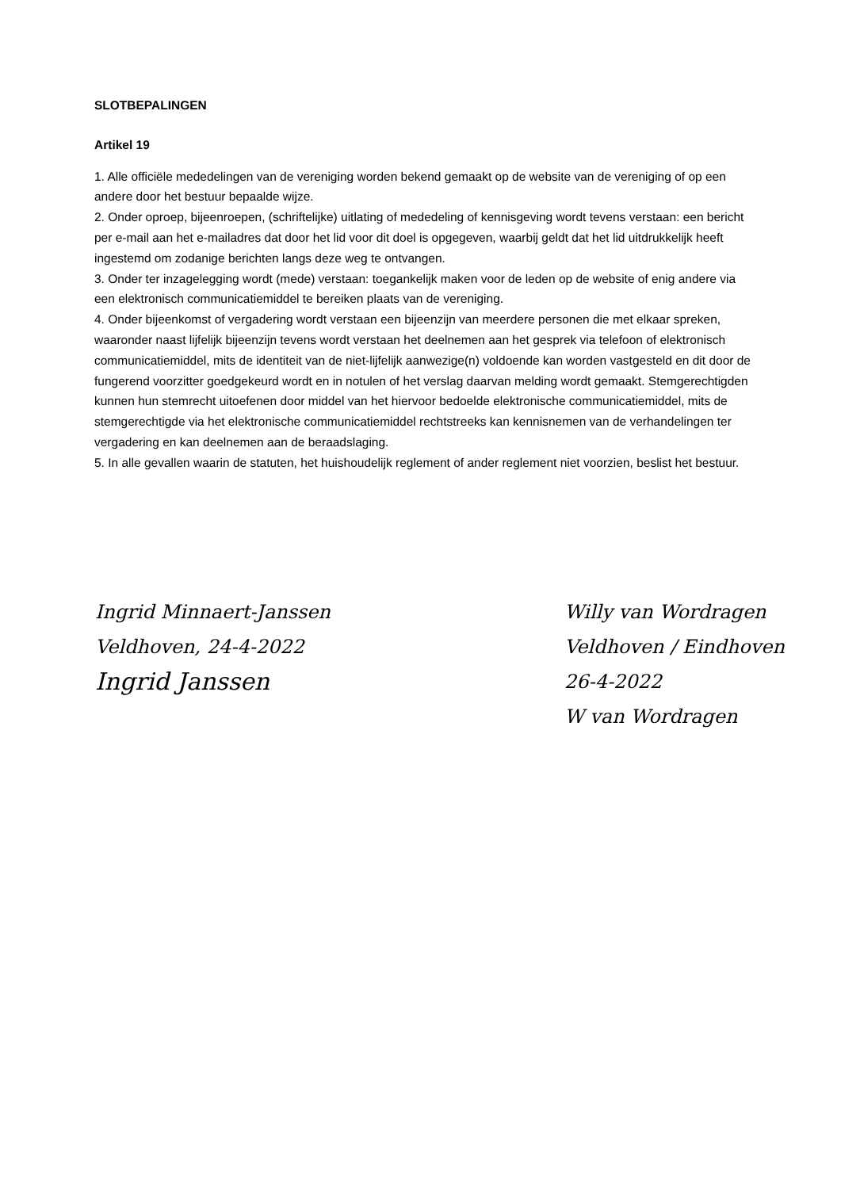SLOTBEPALINGEN
Artikel 19
1. Alle officiële mededelingen van de vereniging worden bekend gemaakt op de website van de vereniging of op een andere door het bestuur bepaalde wijze.
2. Onder oproep, bijeenroepen, (schriftelijke) uitlating of mededeling of kennisgeving wordt tevens verstaan: een bericht per e-mail aan het e-mailadres dat door het lid voor dit doel is opgegeven, waarbij geldt dat het lid uitdrukkelijk heeft ingestemd om zodanige berichten langs deze weg te ontvangen.
3. Onder ter inzagelegging wordt (mede) verstaan: toegankelijk maken voor de leden op de website of enig andere via een elektronisch communicatiemiddel te bereiken plaats van de vereniging.
4. Onder bijeenkomst of vergadering wordt verstaan een bijeenzijn van meerdere personen die met elkaar spreken, waaronder naast lijfelijk bijeenzijn tevens wordt verstaan het deelnemen aan het gesprek via telefoon of elektronisch communicatiemiddel, mits de identiteit van de niet-lijfelijk aanwezige(n) voldoende kan worden vastgesteld en dit door de fungerend voorzitter goedgekeurd wordt en in notulen of het verslag daarvan melding wordt gemaakt. Stemgerechtigden kunnen hun stemrecht uitoefenen door middel van het hiervoor bedoelde elektronische communicatiemiddel, mits de stemgerechtigde via het elektronische communicatiemiddel rechtstreeks kan kennisnemen van de verhandelingen ter vergadering en kan deelnemen aan de beraadslaging.
5. In alle gevallen waarin de statuten, het huishoudelijk reglement of ander reglement niet voorzien, beslist het bestuur.
Ingrid Minnaert-Janssen
Veldhoven, 24-4-2022
Ingrid Janssen
Willy van Wordragen
Veldhoven / Eindhoven
26-4-2022
W van Wordragen